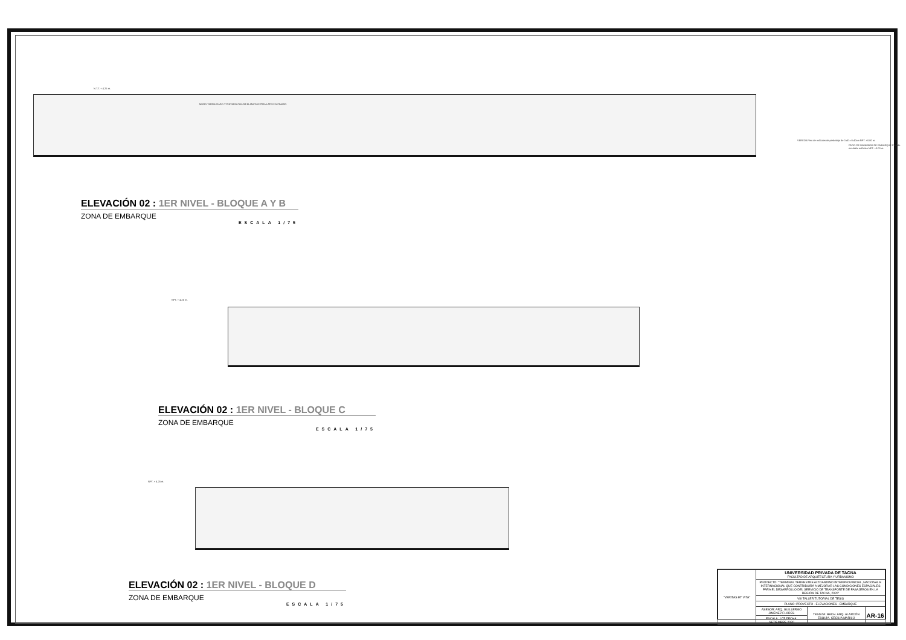N.T.T. + 4.25 m.
MURO TARRAJEADO Y PINTADO COLOR BLANCO OSTRA LATEX SATINADO
VEREDA Piso de módulos de piedralaja de 0.40 x 0.40cm NPT. +0.00 m.
PATIO DE MANIOBRA DE EMBARQUE Piso de emulsión asfáltica NPT. +0.00 m.
ELEVACIÓN 02 : 1ER NIVEL - BLOQUE A Y B
ZONA DE EMBARQUE
ESCALA 1/75
NPT. + 4.25 m.
ELEVACIÓN 02 : 1ER NIVEL - BLOQUE C
ZONA DE EMBARQUE
ESCALA 1/75
NPT. + 4.25 m.
ELEVACIÓN 02 : 1ER NIVEL - BLOQUE D
ZONA DE EMBARQUE
ESCALA 1/75
| "VERITAS ET VITA" | UNIVERSIDAD PRIVADA DE TACNA FACULTAD DE ARQUITECTURA Y URBANISMO | | |
| | PROYECTO: "TERMINAL TERRESTRE ALTOANDINO INTERPROVINCIAL, NACIONAL E INTERNACIONAL QUE CONTRIBUIRÁ A MEJORAR LAS CONDICIONES ESPACIALES PARA EL DESARROLLO DEL SERVICIO DE TRANSPORTE DE PASAJEROS EN LA REGIÓN DE TACNA, 2020" | | |
| | VIII TALLER TUTORIAL DE TESIS | | |
| | PLANO: PROYECTO - ELEVACIONES - EMBARQUE | | |
| | ASESOR: ARQ. GUILLERMO JIMÉNEZ FLORES | TESISTA: BACH. ARQ. ALARCÓN ESQUÍA, CECILIA MARILÚ | AR-16 |
| | ESCALA: 1/75 FECHA: SETIEMBRE 2020 | | |